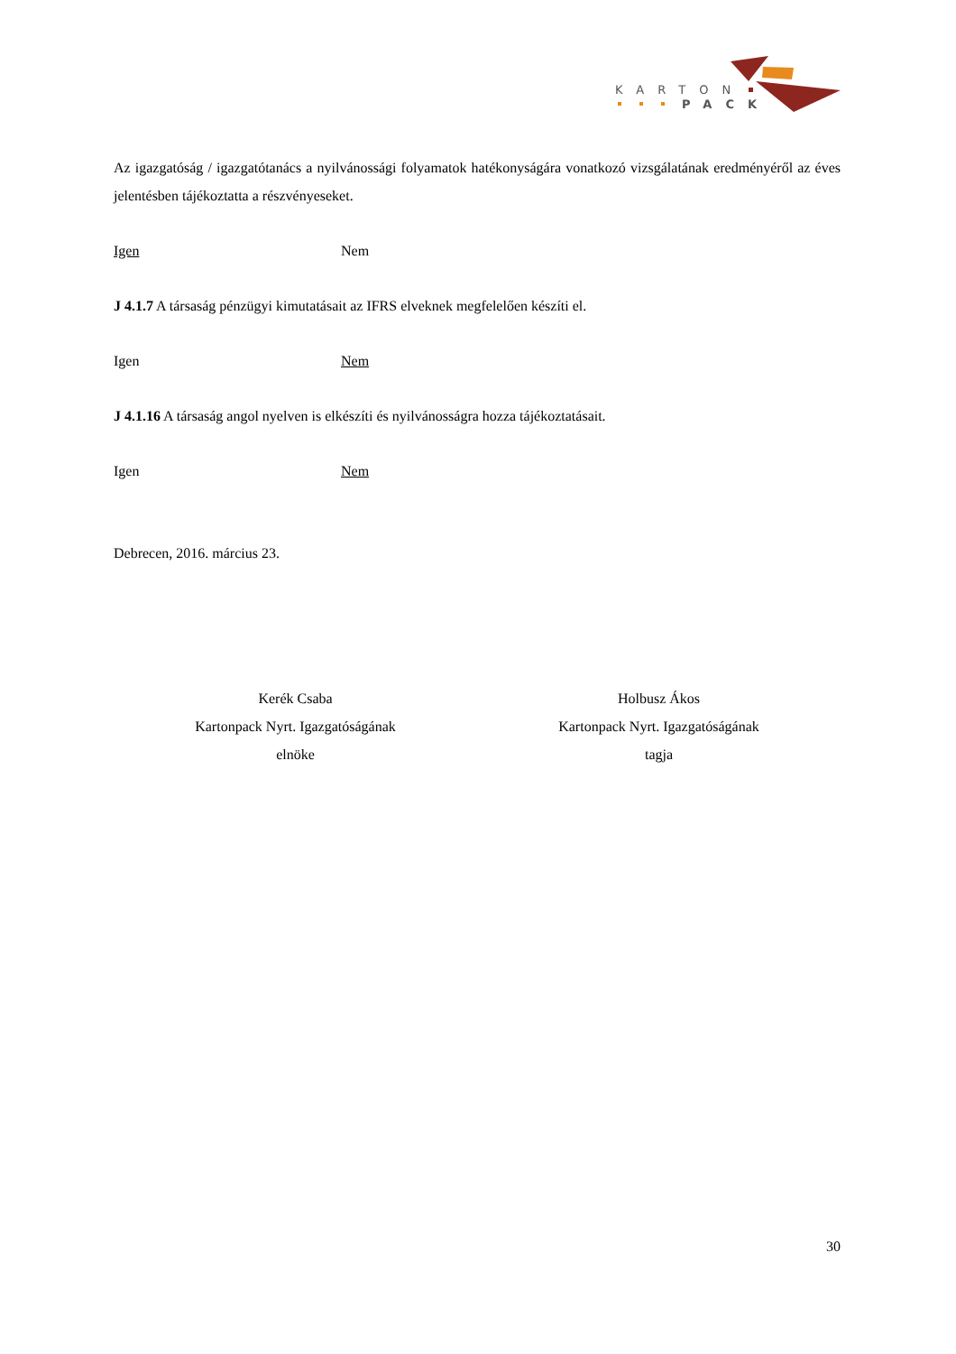KARTON
PACK
Az igazgatóság / igazgatótanács a nyilvánossági folyamatok hatékonyságára vonatkozó vizsgálatának eredményéről az éves jelentésben tájékoztatta a részvényeseket.
Igen Nem
J 4.1.7 A társaság pénzügyi kimutatásait az IFRS elveknek megfelelően készíti el.
Igen Nem
J 4.1.16 A társaság angol nyelven is elkészíti és nyilvánosságra hozza tájékoztatásait.
Igen Nem
Debrecen, 2016. március 23.
Kerék Csaba
Kartonpack Nyrt. Igazgatóságának
elnöke
Holbusz Ákos
Kartonpack Nyrt. Igazgatóságának
tagja
30